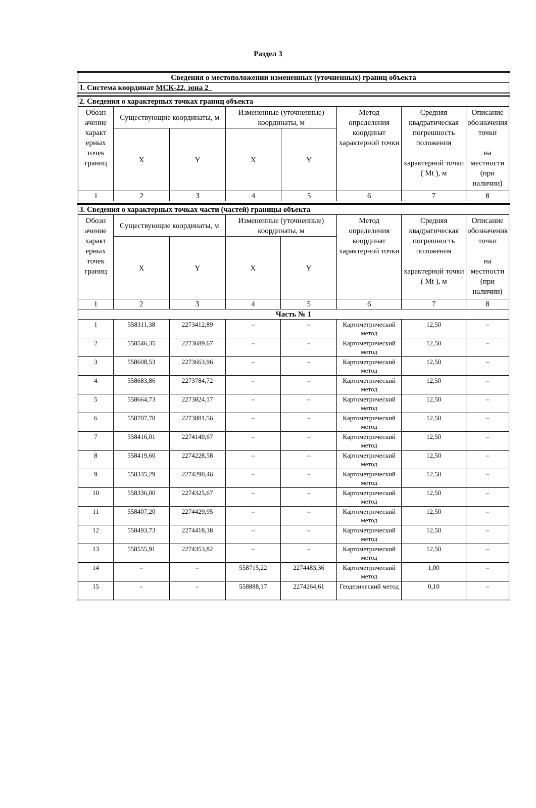Раздел 3
| Сведения о местоположении измененных (уточненных) границ объекта |
| --- |
| 1. Система координат МСК-22, зона 2 |
| 2. Сведения о характерных точках границ объекта | | | | | | | |
| Обозн ачение характ ерных точек границ | Существующие координаты, м | | Измененные (уточненные) координаты, м | | Метод определения координат характерной точки | Средняя квадратическая погрешность положения характерной точки ( Mt ), м | Описание обозначения точки на местности (при наличии) |
| | X | Y | X | Y | | | |
| 1 | 2 | 3 | 4 | 5 | 6 | 7 | 8 |
| 3. Сведения о характерных точках части (частей) границы объекта | | | | | | | |
| Обозн ачение характ ерных точек границ | Существующие координаты, м | | Измененные (уточненные) координаты, м | | Метод определения координат характерной точки | Средняя квадратическая погрешность положения характерной точки ( Mt ), м | Описание обозначения точки на местности (при наличии) |
| | X | Y | X | Y | | | |
| 1 | 2 | 3 | 4 | 5 | 6 | 7 | 8 |
| Часть № 1 | | | | | | | |
| 1 | 558311,38 | 2273412,89 | – | – | Картометрический метод | 12,50 | – |
| 2 | 558546,35 | 2273689,67 | – | – | Картометрический метод | 12,50 | – |
| 3 | 558608,53 | 2273663,96 | – | – | Картометрический метод | 12,50 | – |
| 4 | 558683,86 | 2273784,72 | – | – | Картометрический метод | 12,50 | – |
| 5 | 558664,73 | 2273824,17 | – | – | Картометрический метод | 12,50 | – |
| 6 | 558707,78 | 2273881,56 | – | – | Картометрический метод | 12,50 | – |
| 7 | 558416,01 | 2274149,67 | – | – | Картометрический метод | 12,50 | – |
| 8 | 558419,60 | 2274228,58 | – | – | Картометрический метод | 12,50 | – |
| 9 | 558335,29 | 2274290,46 | – | – | Картометрический метод | 12,50 | – |
| 10 | 558336,00 | 2274325,67 | – | – | Картометрический метод | 12,50 | – |
| 11 | 558407,20 | 2274429,95 | – | – | Картометрический метод | 12,50 | – |
| 12 | 558493,73 | 2274418,38 | – | – | Картометрический метод | 12,50 | – |
| 13 | 558555,91 | 2274353,82 | – | – | Картометрический метод | 12,50 | – |
| 14 | – | – | 558715,22 | 2274483,36 | Картометрический метод | 1,00 | – |
| 15 | – | – | 558888,17 | 2274264,61 | Геодезический метод | 0,10 | – |